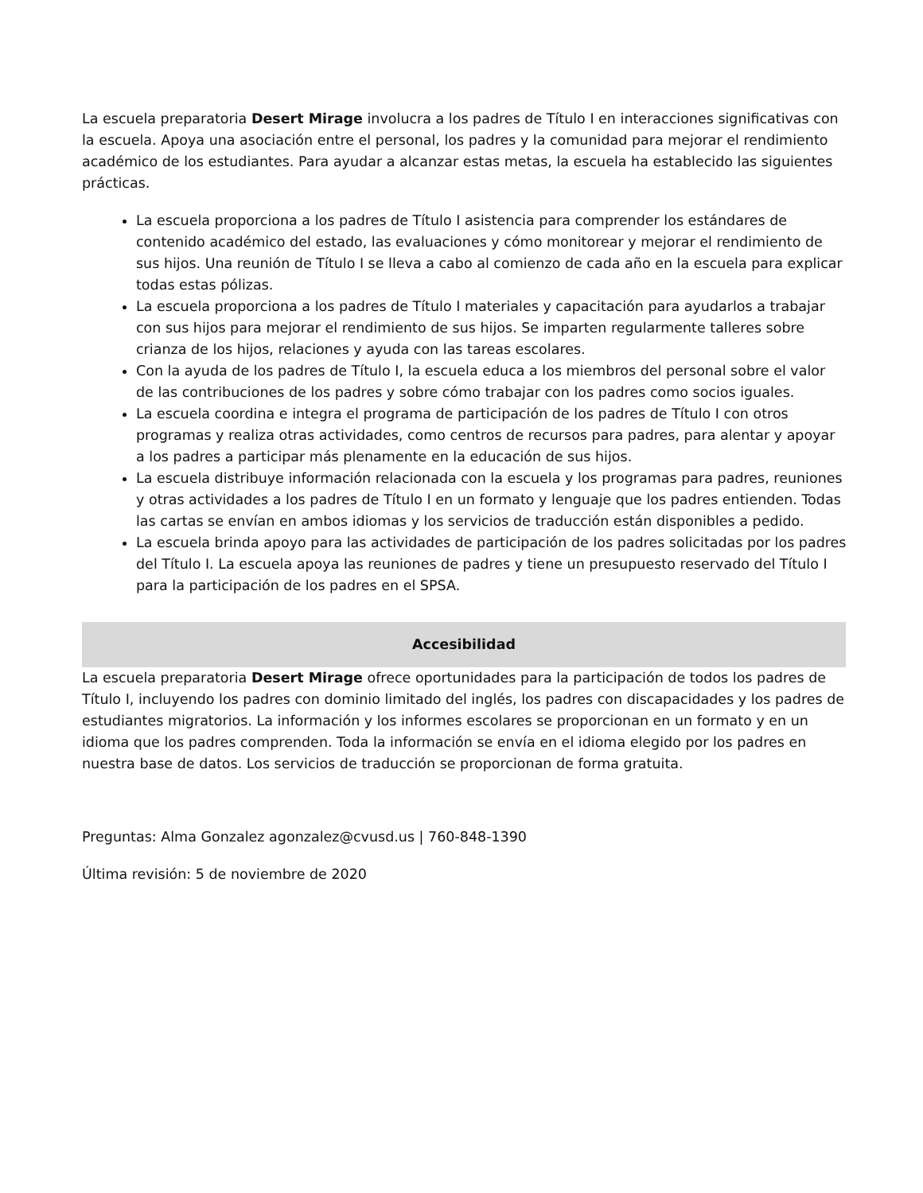La escuela preparatoria Desert Mirage involucra a los padres de Título I en interacciones significativas con la escuela. Apoya una asociación entre el personal, los padres y la comunidad para mejorar el rendimiento académico de los estudiantes. Para ayudar a alcanzar estas metas, la escuela ha establecido las siguientes prácticas.
La escuela proporciona a los padres de Título I asistencia para comprender los estándares de contenido académico del estado, las evaluaciones y cómo monitorear y mejorar el rendimiento de sus hijos. Una reunión de Título I se lleva a cabo al comienzo de cada año en la escuela para explicar todas estas pólizas.
La escuela proporciona a los padres de Título I materiales y capacitación para ayudarlos a trabajar con sus hijos para mejorar el rendimiento de sus hijos. Se imparten regularmente talleres sobre crianza de los hijos, relaciones y ayuda con las tareas escolares.
Con la ayuda de los padres de Título I, la escuela educa a los miembros del personal sobre el valor de las contribuciones de los padres y sobre cómo trabajar con los padres como socios iguales.
La escuela coordina e integra el programa de participación de los padres de Título I con otros programas y realiza otras actividades, como centros de recursos para padres, para alentar y apoyar a los padres a participar más plenamente en la educación de sus hijos.
La escuela distribuye información relacionada con la escuela y los programas para padres, reuniones y otras actividades a los padres de Título I en un formato y lenguaje que los padres entienden. Todas las cartas se envían en ambos idiomas y los servicios de traducción están disponibles a pedido.
La escuela brinda apoyo para las actividades de participación de los padres solicitadas por los padres del Título I. La escuela apoya las reuniones de padres y tiene un presupuesto reservado del Título I para la participación de los padres en el SPSA.
Accesibilidad
La escuela preparatoria Desert Mirage ofrece oportunidades para la participación de todos los padres de Título I, incluyendo los padres con dominio limitado del inglés, los padres con discapacidades y los padres de estudiantes migratorios. La información y los informes escolares se proporcionan en un formato y en un idioma que los padres comprenden. Toda la información se envía en el idioma elegido por los padres en nuestra base de datos. Los servicios de traducción se proporcionan de forma gratuita.
Preguntas: Alma Gonzalez agonzalez@cvusd.us | 760-848-1390
Última revisión: 5 de noviembre de 2020